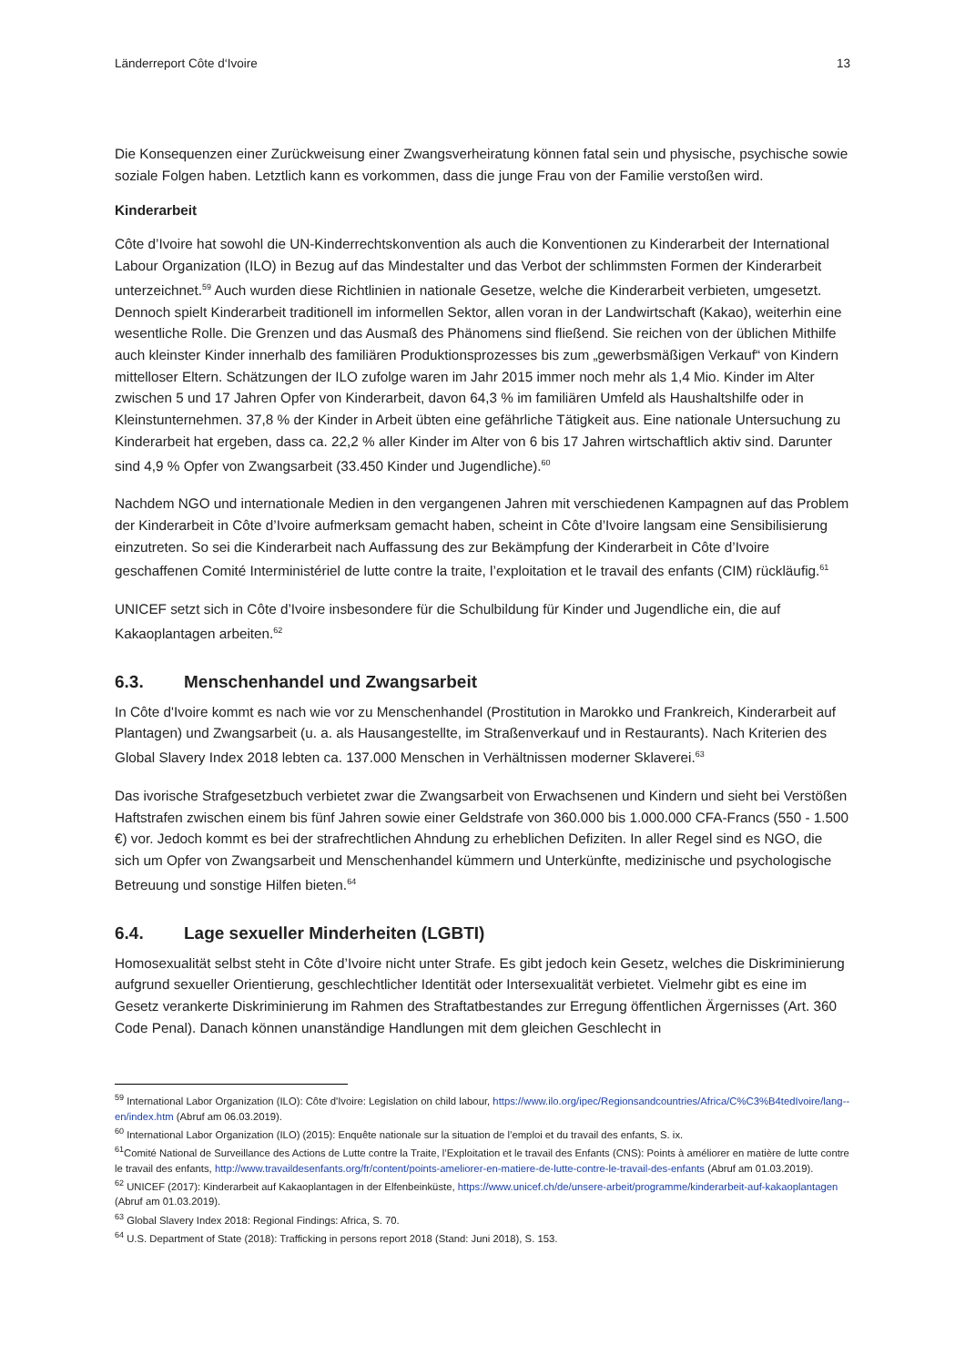Länderreport Côte d‘Ivoire 13
Die Konsequenzen einer Zurückweisung einer Zwangsverheiratung können fatal sein und physische, psychische sowie soziale Folgen haben. Letztlich kann es vorkommen, dass die junge Frau von der Familie verstoßen wird.
Kinderarbeit
Côte d’Ivoire hat sowohl die UN-Kinderrechtskonvention als auch die Konventionen zu Kinderarbeit der International Labour Organization (ILO) in Bezug auf das Mindestalter und das Verbot der schlimmsten Formen der Kinderarbeit unterzeichnet.<sup>59</sup> Auch wurden diese Richtlinien in nationale Gesetze, welche die Kinderarbeit verbieten, umgesetzt. Dennoch spielt Kinderarbeit traditionell im informellen Sektor, allen voran in der Landwirtschaft (Kakao), weiterhin eine wesentliche Rolle. Die Grenzen und das Ausmaß des Phänomens sind fließend. Sie reichen von der üblichen Mithilfe auch kleinster Kinder innerhalb des familiären Produktionsprozesses bis zum „gewerbsmäßigen Verkauf“ von Kindern mittelloser Eltern. Schätzungen der ILO zufolge waren im Jahr 2015 immer noch mehr als 1,4 Mio. Kinder im Alter zwischen 5 und 17 Jahren Opfer von Kinderarbeit, davon 64,3 % im familiären Umfeld als Haushaltshilfe oder in Kleinstunternehmen. 37,8 % der Kinder in Arbeit übten eine gefährliche Tätigkeit aus. Eine nationale Untersuchung zu Kinderarbeit hat ergeben, dass ca. 22,2 % aller Kinder im Alter von 6 bis 17 Jahren wirtschaftlich aktiv sind. Darunter sind 4,9 % Opfer von Zwangsarbeit (33.450 Kinder und Jugendliche).<sup>60</sup>
Nachdem NGO und internationale Medien in den vergangenen Jahren mit verschiedenen Kampagnen auf das Problem der Kinderarbeit in Côte d’Ivoire aufmerksam gemacht haben, scheint in Côte d’Ivoire langsam eine Sensibilisierung einzutreten. So sei die Kinderarbeit nach Auffassung des zur Bekämpfung der Kinderarbeit in Côte d’Ivoire geschaffenen Comité Interministériel de lutte contre la traite, l’exploitation et le travail des enfants (CIM) rückläufig.<sup>61</sup>
UNICEF setzt sich in Côte d’Ivoire insbesondere für die Schulbildung für Kinder und Jugendliche ein, die auf Kakaoplantagen arbeiten.<sup>62</sup>
6.3. Menschenhandel und Zwangsarbeit
In Côte d'Ivoire kommt es nach wie vor zu Menschenhandel (Prostitution in Marokko und Frankreich, Kinderarbeit auf Plantagen) und Zwangsarbeit (u. a. als Hausangestellte, im Straßenverkauf und in Restaurants). Nach Kriterien des Global Slavery Index 2018 lebten ca. 137.000 Menschen in Verhältnissen moderner Sklaverei.<sup>63</sup>
Das ivorische Strafgesetzbuch verbietet zwar die Zwangsarbeit von Erwachsenen und Kindern und sieht bei Verstößen Haftstrafen zwischen einem bis fünf Jahren sowie einer Geldstrafe von 360.000 bis 1.000.000 CFA-Francs (550 - 1.500 €) vor. Jedoch kommt es bei der strafrechtlichen Ahndung zu erheblichen Defiziten. In aller Regel sind es NGO, die sich um Opfer von Zwangsarbeit und Menschenhandel kümmern und Unterkünfte, medizinische und psychologische Betreuung und sonstige Hilfen bieten.<sup>64</sup>
6.4. Lage sexueller Minderheiten (LGBTI)
Homosexualität selbst steht in Côte d’Ivoire nicht unter Strafe. Es gibt jedoch kein Gesetz, welches die Diskriminierung aufgrund sexueller Orientierung, geschlechtlicher Identität oder Intersexualität verbietet. Vielmehr gibt es eine im Gesetz verankerte Diskriminierung im Rahmen des Straftatbestandes zur Erregung öffentlichen Ärgernisses (Art. 360 Code Penal). Danach können unanständige Handlungen mit dem gleichen Geschlecht in
<sup>59</sup> International Labor Organization (ILO): Côte d'Ivoire: Legislation on child labour, https://www.ilo.org/ipec/Regionsandcountries/Africa/C%C3%B4tedIvoire/lang--en/index.htm (Abruf am 06.03.2019).
<sup>60</sup> International Labor Organization (ILO) (2015): Enquête nationale sur la situation de l’emploi et du travail des enfants, S. ix.
<sup>61</sup> Comité National de Surveillance des Actions de Lutte contre la Traite, l’Exploitation et le travail des Enfants (CNS): Points à améliorer en matière de lutte contre le travail des enfants, http://www.travaildesenfants.org/fr/content/points-ameliorer-en-matiere-de-lutte-contre-le-travail-des-enfants (Abruf am 01.03.2019).
<sup>62</sup> UNICEF (2017): Kinderarbeit auf Kakaoplantagen in der Elfenbeinküste, https://www.unicef.ch/de/unsere-arbeit/programme/kinderarbeit-auf-kakaoplantagen (Abruf am 01.03.2019).
<sup>63</sup> Global Slavery Index 2018: Regional Findings: Africa, S. 70.
<sup>64</sup> U.S. Department of State (2018): Trafficking in persons report 2018 (Stand: Juni 2018), S. 153.